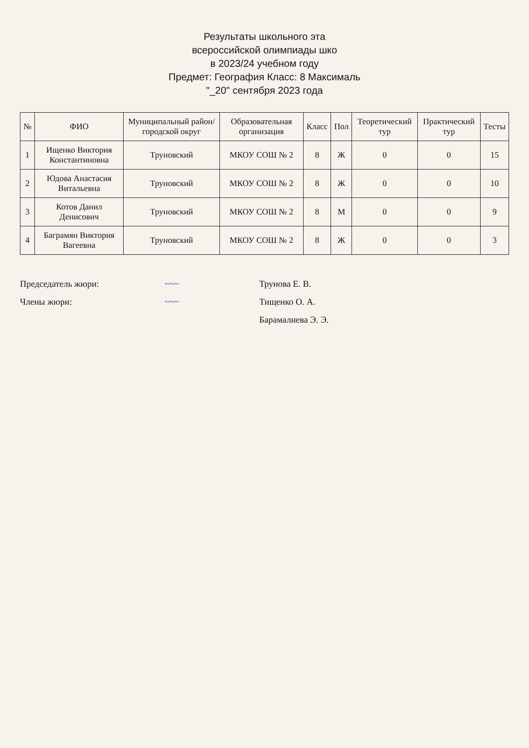Результаты школьного эта
всероссийской олимпиады шко
в 2023/24 учебном году
Предмет: География Класс: 8 Максималь
"_20" сентября 2023 года
| № | ФИО | Муниципальный район/городской округ | Образовательная организация | Класс | Пол | Теоретический тур | Практический тур | Тесты |
| --- | --- | --- | --- | --- | --- | --- | --- | --- |
| 1 | Ищенко Виктория Константиновна | Труновский | МКОУ СОШ № 2 | 8 | Ж | 0 | 0 | 15 |
| 2 | Юдова Анастасия Витальевна | Труновский | МКОУ СОШ № 2 | 8 | Ж | 0 | 0 | 10 |
| 3 | Котов Данил Денисович | Труновский | МКОУ СОШ № 2 | 8 | М | 0 | 0 | 9 |
| 4 | Баграмян Виктория Вагеевна | Труновский | МКОУ СОШ № 2 | 8 | Ж | 0 | 0 | 3 |
Председатель жюри: ~~~ Трунова Е. В.
Члены жюри: ~~~ Тищенко О. А.
Барамалиева Э. Э.